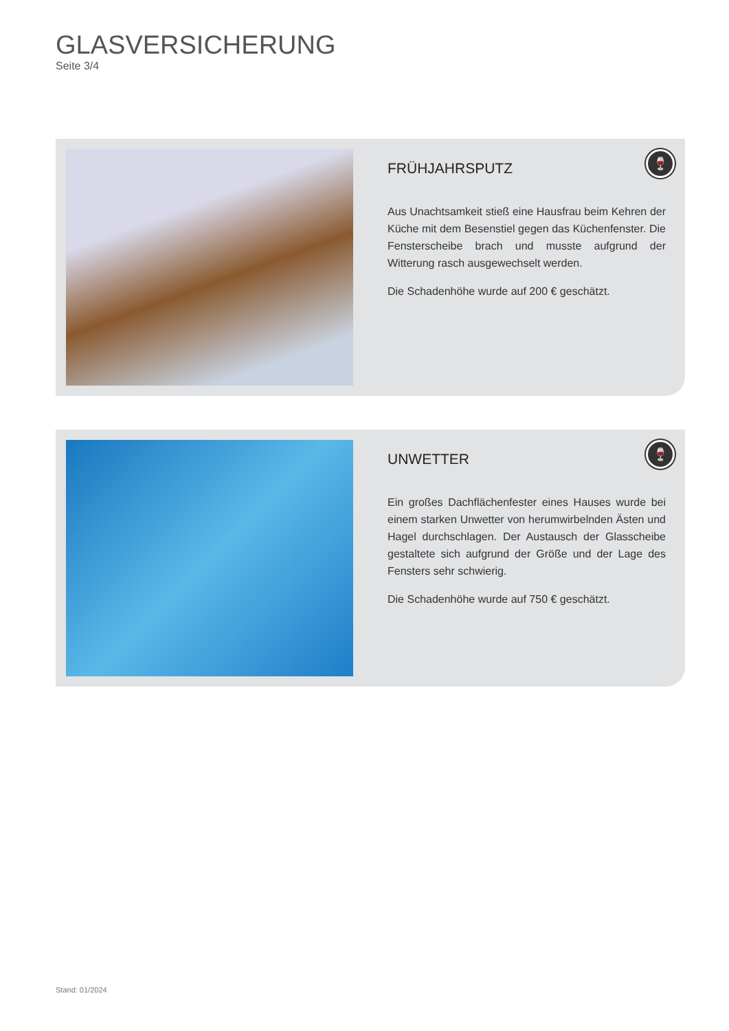GLASVERSICHERUNG
Seite 3/4
FRÜHJAHRSPUTZ
Aus Unachtsamkeit stieß eine Hausfrau beim Kehren der Küche mit dem Besenstiel gegen das Küchenfenster. Die Fensterscheibe brach und musste aufgrund der Witterung rasch ausgewechselt werden.
Die Schadenhöhe wurde auf 200 € geschätzt.
🍷
UNWETTER
Ein großes Dachflächenfester eines Hauses wurde bei einem starken Unwetter von herumwirbelnden Ästen und Hagel durchschlagen. Der Austausch der Glasscheibe gestaltete sich aufgrund der Größe und der Lage des Fensters sehr schwierig.
Die Schadenhöhe wurde auf 750 € geschätzt.
🍷
Stand: 01/2024